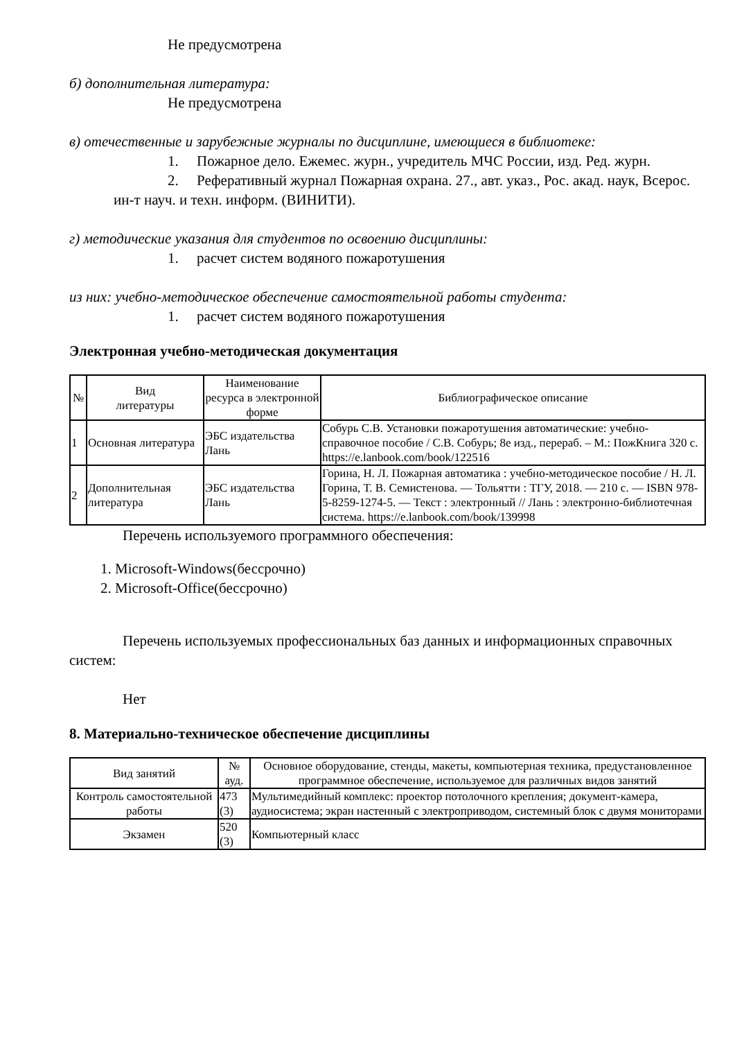Не предусмотрена
б) дополнительная литература:
Не предусмотрена
в) отечественные и зарубежные журналы по дисциплине, имеющиеся в библиотеке:
1. Пожарное дело. Ежемес. журн., учредитель МЧС России, изд. Ред. журн.
2. Реферативный журнал Пожарная охрана. 27., авт. указ., Рос. акад. наук, Всерос. ин-т науч. и техн. информ. (ВИНИТИ).
г) методические указания для студентов по освоению дисциплины:
1. расчет систем водяного пожаротушения
из них: учебно-методическое обеспечение самостоятельной работы студента:
1. расчет систем водяного пожаротушения
Электронная учебно-методическая документация
| № | Вид литературы | Наименование ресурса в электронной форме | Библиографическое описание |
| --- | --- | --- | --- |
| 1 | Основная литература | ЭБС издательства Лань | Собурь С.В. Установки пожаротушения автоматические: учебно-справочное пособие / С.В. Собурь; 8е изд., перераб. – М.: ПожКнига 320 с. https://e.lanbook.com/book/122516 |
| 2 | Дополнительная литература | ЭБС издательства Лань | Горина, Н. Л. Пожарная автоматика : учебно-методическое пособие / Н. Л. Горина, Т. В. Семистенова. — Тольятти : ТГУ, 2018. — 210 с. — ISBN 978-5-8259-1274-5. — Текст : электронный // Лань : электронно-библиотечная система. https://e.lanbook.com/book/139998 |
Перечень используемого программного обеспечения:
1. Microsoft-Windows(бессрочно)
2. Microsoft-Office(бессрочно)
Перечень используемых профессиональных баз данных и информационных справочных систем:
Нет
8. Материально-техническое обеспечение дисциплины
| Вид занятий | № ауд. | Основное оборудование, стенды, макеты, компьютерная техника, предустановленное программное обеспечение, используемое для различных видов занятий |
| --- | --- | --- |
| Контроль самостоятельной работы | 473 (3) | Мультимедийный комплекс: проектор потолочного крепления; документ-камера, аудиосистема; экран настенный с электроприводом, системный блок с двумя мониторами |
| Экзамен | 520 (3) | Компьютерный класс |